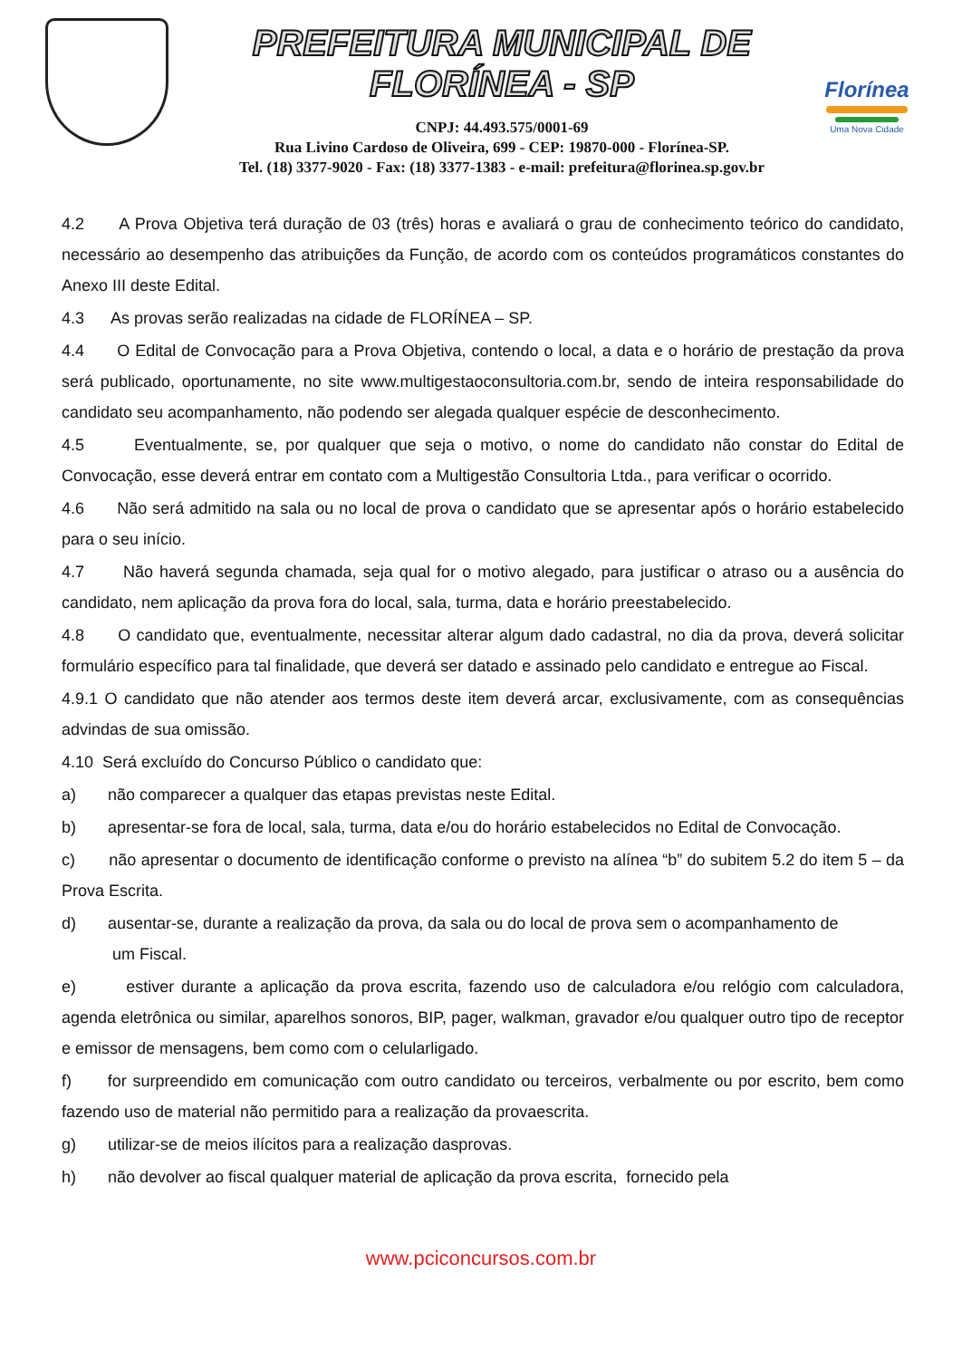PREFEITURA MUNICIPAL DE FLORÍNEA - SP
CNPJ: 44.493.575/0001-69
Rua Livino Cardoso de Oliveira, 699 - CEP: 19870-000 - Florínea-SP.
Tel. (18) 3377-9020 - Fax: (18) 3377-1383 - e-mail: prefeitura@florinea.sp.gov.br
Florínea
Uma Nova Cidade
4.2 A Prova Objetiva terá duração de 03 (três) horas e avaliará o grau de conhecimento teórico do candidato, necessário ao desempenho das atribuições da Função, de acordo com os conteúdos programáticos constantes do Anexo III deste Edital.
4.3 As provas serão realizadas na cidade de FLORÍNEA – SP.
4.4 O Edital de Convocação para a Prova Objetiva, contendo o local, a data e o horário de prestação da prova será publicado, oportunamente, no site www.multigestaoconsultoria.com.br, sendo de inteira responsabilidade do candidato seu acompanhamento, não podendo ser alegada qualquer espécie de desconhecimento.
4.5 Eventualmente, se, por qualquer que seja o motivo, o nome do candidato não constar do Edital de Convocação, esse deverá entrar em contato com a Multigestão Consultoria Ltda., para verificar o ocorrido.
4.6 Não será admitido na sala ou no local de prova o candidato que se apresentar após o horário estabelecido para o seu início.
4.7 Não haverá segunda chamada, seja qual for o motivo alegado, para justificar o atraso ou a ausência do candidato, nem aplicação da prova fora do local, sala, turma, data e horário preestabelecido.
4.8 O candidato que, eventualmente, necessitar alterar algum dado cadastral, no dia da prova, deverá solicitar formulário específico para tal finalidade, que deverá ser datado e assinado pelo candidato e entregue ao Fiscal.
4.9.1 O candidato que não atender aos termos deste item deverá arcar, exclusivamente, com as consequências advindas de sua omissão.
4.10 Será excluído do Concurso Público o candidato que:
a) não comparecer a qualquer das etapas previstas neste Edital.
b) apresentar-se fora de local, sala, turma, data e/ou do horário estabelecidos no Edital de Convocação.
c) não apresentar o documento de identificação conforme o previsto na alínea “b” do subitem 5.2 do item 5 – da Prova Escrita.
d) ausentar-se, durante a realização da prova, da sala ou do local de prova sem o acompanhamento de
um Fiscal.
e) estiver durante a aplicação da prova escrita, fazendo uso de calculadora e/ou relógio com calculadora, agenda eletrônica ou similar, aparelhos sonoros, BIP, pager, walkman, gravador e/ou qualquer outro tipo de receptor e emissor de mensagens, bem como com o celularligado.
f) for surpreendido em comunicação com outro candidato ou terceiros, verbalmente ou por escrito, bem como fazendo uso de material não permitido para a realização da provaescrita.
g) utilizar-se de meios ilícitos para a realização dasprovas.
h) não devolver ao fiscal qualquer material de aplicação da prova escrita, fornecido pela
www.pciconcursos.com.br